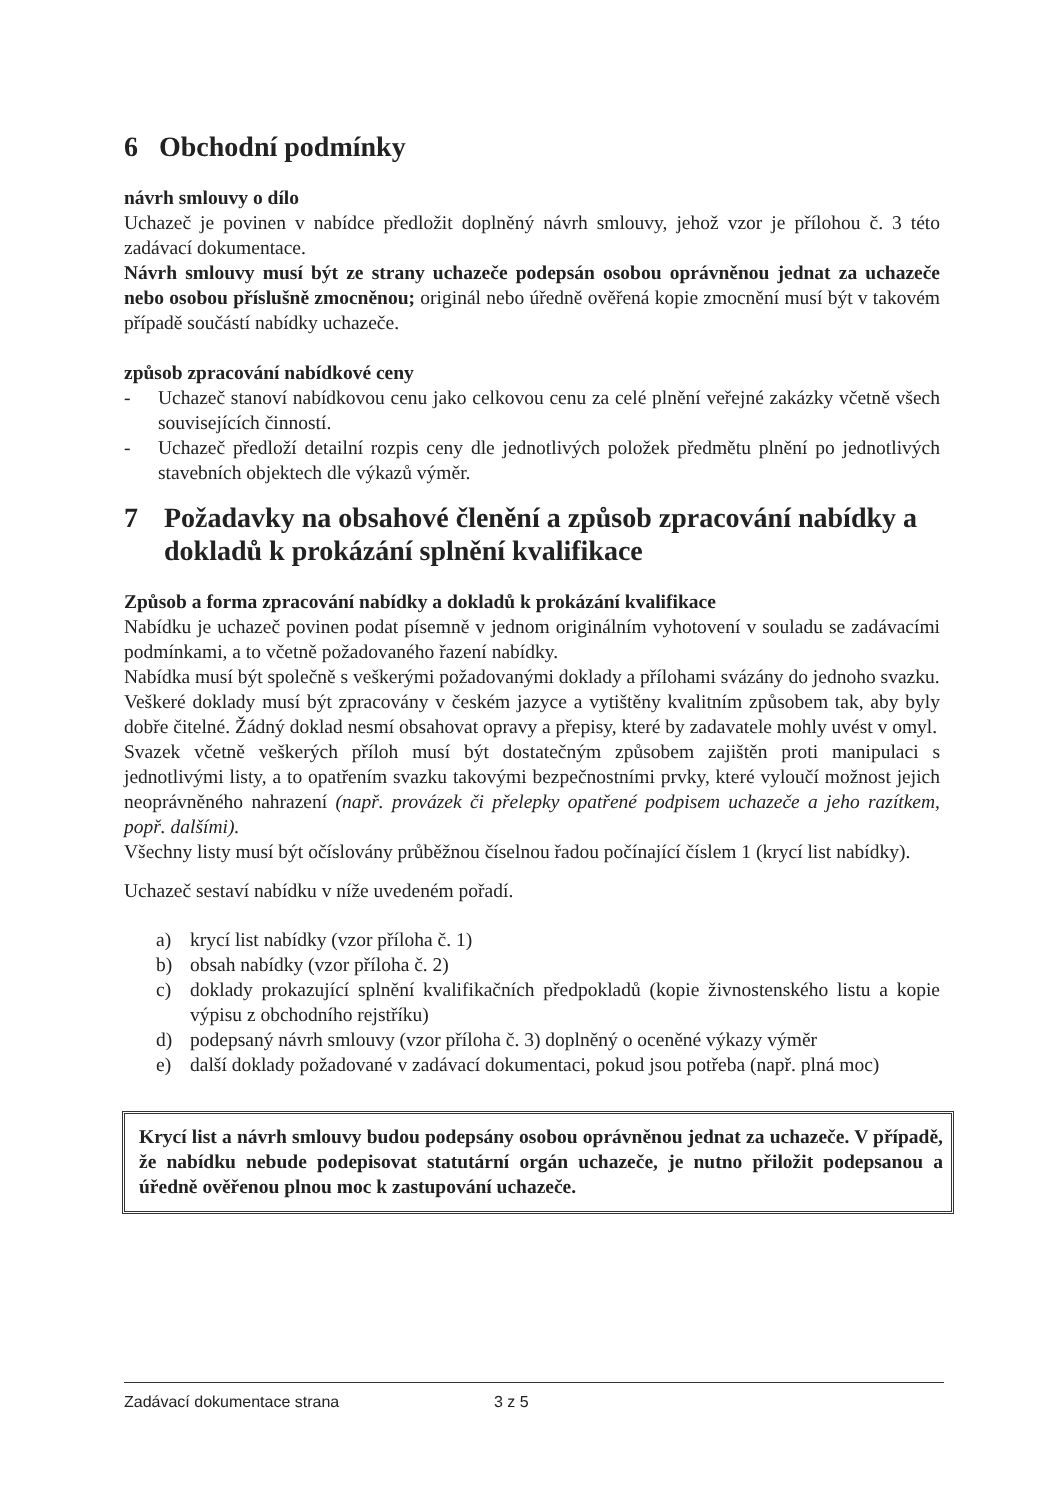6 Obchodní podmínky
návrh smlouvy o dílo
Uchazeč je povinen v nabídce předložit doplněný návrh smlouvy, jehož vzor je přílohou č. 3 této zadávací dokumentace.
Návrh smlouvy musí být ze strany uchazeče podepsán osobou oprávněnou jednat za uchazeče nebo osobou příslušně zmocněnou; originál nebo úředně ověřená kopie zmocnění musí být v takovém případě součástí nabídky uchazeče.
způsob zpracování nabídkové ceny
- Uchazeč stanoví nabídkovou cenu jako celkovou cenu za celé plnění veřejné zakázky včetně všech souvisejících činností.
- Uchazeč předloží detailní rozpis ceny dle jednotlivých položek předmětu plnění po jednotlivých stavebních objektech dle výkazů výměr.
7 Požadavky na obsahové členění a způsob zpracování nabídky a dokladů k prokázání splnění kvalifikace
Způsob a forma zpracování nabídky a dokladů k prokázání kvalifikace
Nabídku je uchazeč povinen podat písemně v jednom originálním vyhotovení v souladu se zadávacími podmínkami, a to včetně požadovaného řazení nabídky.
Nabídka musí být společně s veškerými požadovanými doklady a přílohami svázány do jednoho svazku.
Veškeré doklady musí být zpracovány v českém jazyce a vytištěny kvalitním způsobem tak, aby byly dobře čitelné. Žádný doklad nesmí obsahovat opravy a přepisy, které by zadavatele mohly uvést v omyl.
Svazek včetně veškerých příloh musí být dostatečným způsobem zajištěn proti manipulaci s jednotlivými listy, a to opatřením svazku takovými bezpečnostními prvky, které vyloučí možnost jejich neoprávněného nahrazení (např. provázek či přelepky opatřené podpisem uchazeče a jeho razítkem, popř. dalšími).
Všechny listy musí být očíslovány průběžnou číselnou řadou počínající číslem 1 (krycí list nabídky).
Uchazeč sestaví nabídku v níže uvedeném pořadí.
a) krycí list nabídky (vzor příloha č. 1)
b) obsah nabídky (vzor příloha č. 2)
c) doklady prokazující splnění kvalifikačních předpokladů (kopie živnostenského listu a kopie výpisu z obchodního rejstříku)
d) podepsaný návrh smlouvy (vzor příloha č. 3) doplněný o oceněné výkazy výměr
e) další doklady požadované v zadávací dokumentaci, pokud jsou potřeba (např. plná moc)
Krycí list a návrh smlouvy budou podepsány osobou oprávněnou jednat za uchazeče. V případě, že nabídku nebude podepisovat statutární orgán uchazeče, je nutno přiložit podepsanou a úředně ověřenou plnou moc k zastupování uchazeče.
Zadávací dokumentace strana 3 z 5